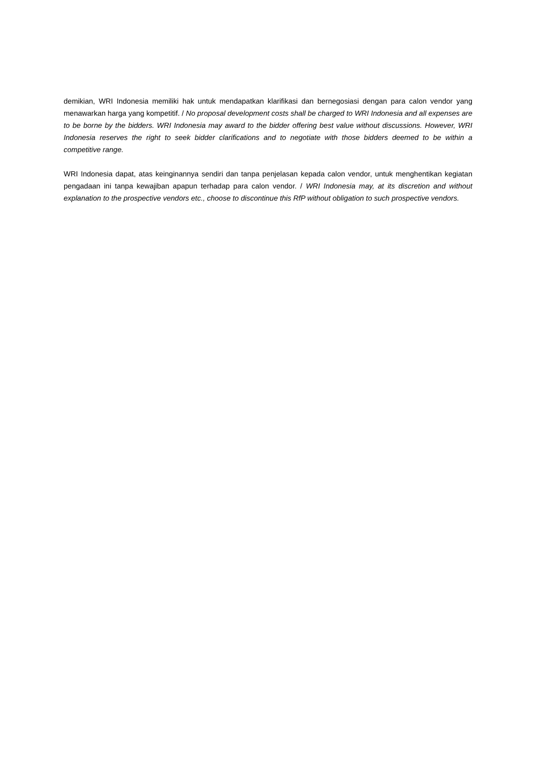demikian, WRI Indonesia memiliki hak untuk mendapatkan klarifikasi dan bernegosiasi dengan para calon vendor yang menawarkan harga yang kompetitif. / No proposal development costs shall be charged to WRI Indonesia and all expenses are to be borne by the bidders. WRI Indonesia may award to the bidder offering best value without discussions. However, WRI Indonesia reserves the right to seek bidder clarifications and to negotiate with those bidders deemed to be within a competitive range.
WRI Indonesia dapat, atas keinginannya sendiri dan tanpa penjelasan kepada calon vendor, untuk menghentikan kegiatan pengadaan ini tanpa kewajiban apapun terhadap para calon vendor. / WRI Indonesia may, at its discretion and without explanation to the prospective vendors etc., choose to discontinue this RfP without obligation to such prospective vendors.